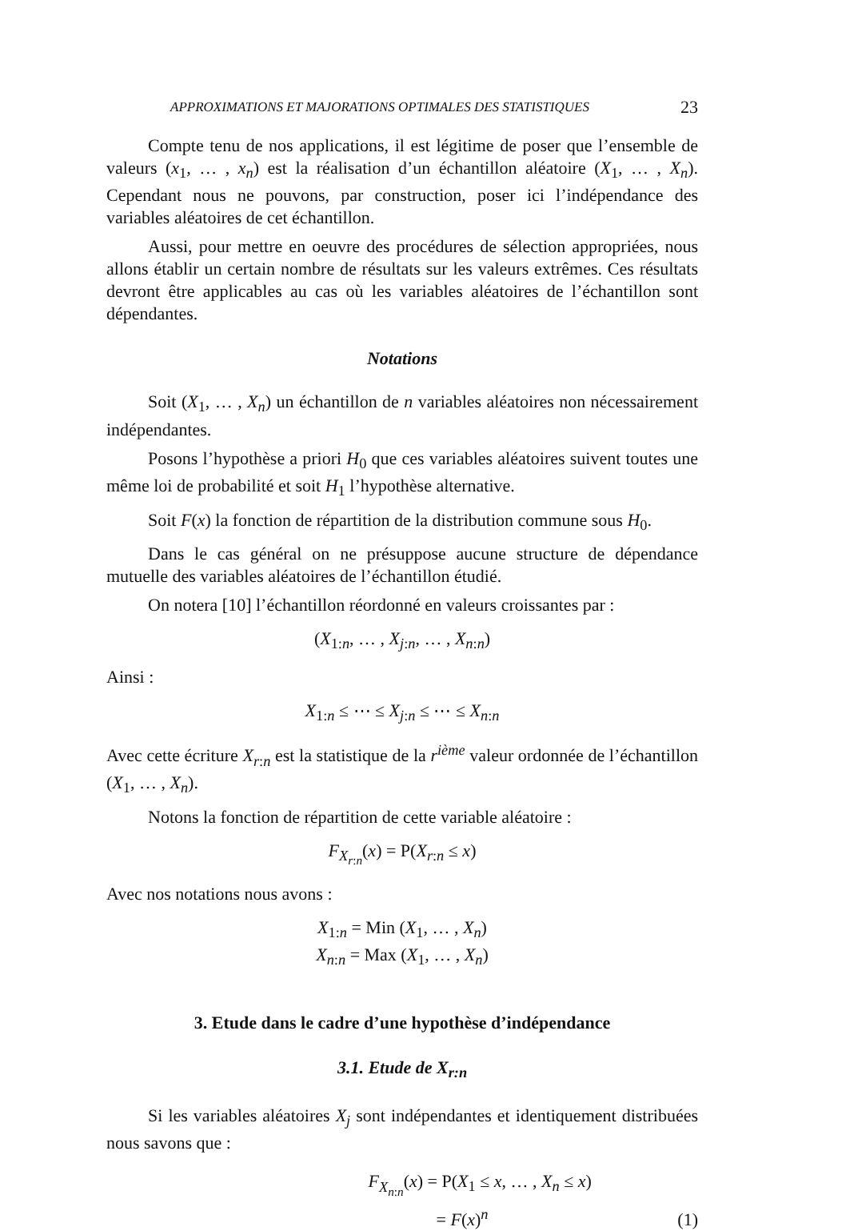APPROXIMATIONS ET MAJORATIONS OPTIMALES DES STATISTIQUES 23
Compte tenu de nos applications, il est légitime de poser que l’ensemble de valeurs (x<sub>1</sub>, … , x<sub>n</sub>) est la réalisation d’un échantillon aléatoire (X<sub>1</sub>, … , X<sub>n</sub>). Cependant nous ne pouvons, par construction, poser ici l’indépendance des variables aléatoires de cet échantillon.
Aussi, pour mettre en oeuvre des procédures de sélection appropriées, nous allons établir un certain nombre de résultats sur les valeurs extrêmes. Ces résultats devront être applicables au cas où les variables aléatoires de l’échantillon sont dépendantes.
Notations
Soit (X<sub>1</sub>, … , X<sub>n</sub>) un échantillon de n variables aléatoires non nécessairement indépendantes.
Posons l’hypothèse a priori H<sub>0</sub> que ces variables aléatoires suivent toutes une même loi de probabilité et soit H<sub>1</sub> l’hypothèse alternative.
Soit F(x) la fonction de répartition de la distribution commune sous H<sub>0</sub>.
Dans le cas général on ne présuppose aucune structure de dépendance mutuelle des variables aléatoires de l’échantillon étudié.
On notera [10] l’échantillon réordonné en valeurs croissantes par :
(X<sub>1:n</sub>, … , X<sub>j:n</sub>, … , X<sub>n:n</sub>)
Ainsi :
X<sub>1:n</sub> ≤ ⋯ ≤ X<sub>j:n</sub> ≤ ⋯ ≤ X<sub>n:n</sub>
Avec cette écriture X<sub>r:n</sub> est la statistique de la r<sup>ième</sup> valeur ordonnée de l’échantillon (X<sub>1</sub>, … , X<sub>n</sub>).
Notons la fonction de répartition de cette variable aléatoire :
F<sub>X<sub>r:n</sub></sub>(x) = P(X<sub>r:n</sub> ≤ x)
Avec nos notations nous avons :
X<sub>1:n</sub> = Min (X<sub>1</sub>, … , X<sub>n</sub>)
X<sub>n:n</sub> = Max (X<sub>1</sub>, … , X<sub>n</sub>)
3. Etude dans le cadre d’une hypothèse d’indépendance
3.1. Etude de X<sub>r:n</sub>
Si les variables aléatoires X<sub>j</sub> sont indépendantes et identiquement distribuées nous savons que :
F<sub>X<sub>n:n</sub></sub>(x) = P(X<sub>1</sub> ≤ x, … , X<sub>n</sub> ≤ x)
= F(x)<sup>n</sup> (1)